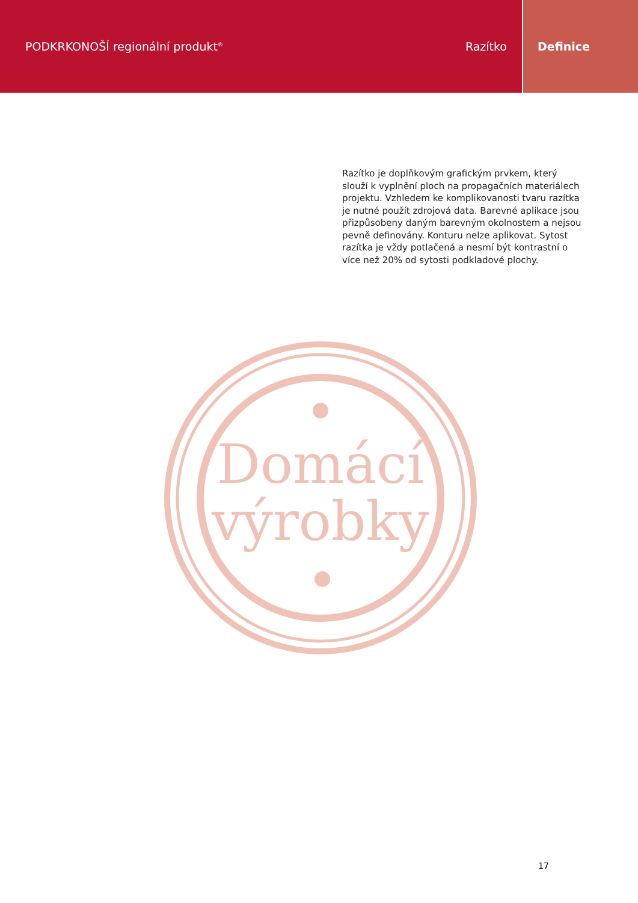PODKRKONOŠÍ regionální produkt<sup>®</sup> Razítko
Definice
Razítko je doplňkovým grafickým prvkem, který slouží k vyplnění ploch na propagačních materiálech projektu. Vzhledem ke komplikovanosti tvaru razítka je nutné použít zdrojová data. Barevné aplikace jsou přizpůsobeny daným barevným okolnostem a nejsou pevně definovány. Konturu nelze aplikovat. Sytost razítka je vždy potlačená a nesmí být kontrastní o více než 20% od sytosti podkladové plochy.
Domácí
výrobky
17